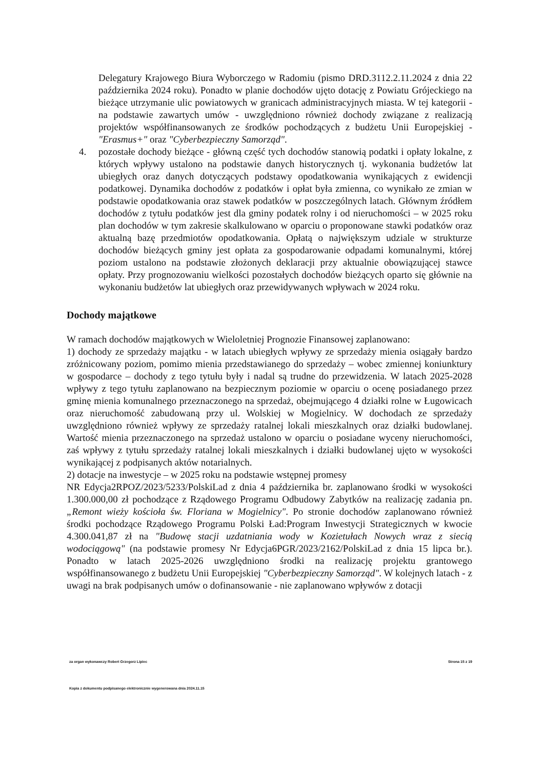Delegatury Krajowego Biura Wyborczego w Radomiu (pismo DRD.3112.2.11.2024 z dnia 22 października 2024 roku). Ponadto w planie dochodów ujęto dotację z Powiatu Grójeckiego na bieżące utrzymanie ulic powiatowych w granicach administracyjnych miasta. W tej kategorii - na podstawie zawartych umów - uwzględniono również dochody związane z realizacją projektów współfinansowanych ze środków pochodzących z budżetu Unii Europejskiej - "Erasmus+" oraz "Cyberbezpieczny Samorząd".
4. pozostałe dochody bieżące - główną część tych dochodów stanowią podatki i opłaty lokalne, z których wpływy ustalono na podstawie danych historycznych tj. wykonania budżetów lat ubiegłych oraz danych dotyczących podstawy opodatkowania wynikających z ewidencji podatkowej. Dynamika dochodów z podatków i opłat była zmienna, co wynikało ze zmian w podstawie opodatkowania oraz stawek podatków w poszczególnych latach. Głównym źródłem dochodów z tytułu podatków jest dla gminy podatek rolny i od nieruchomości – w 2025 roku plan dochodów w tym zakresie skalkulowano w oparciu o proponowane stawki podatków oraz aktualną bazę przedmiotów opodatkowania. Opłatą o największym udziale w strukturze dochodów bieżących gminy jest opłata za gospodarowanie odpadami komunalnymi, której poziom ustalono na podstawie złożonych deklaracji przy aktualnie obowiązującej stawce opłaty. Przy prognozowaniu wielkości pozostałych dochodów bieżących oparto się głównie na wykonaniu budżetów lat ubiegłych oraz przewidywanych wpływach w 2024 roku.
Dochody majątkowe
W ramach dochodów majątkowych w Wieloletniej Prognozie Finansowej zaplanowano:
1) dochody ze sprzedaży majątku - w latach ubiegłych wpływy ze sprzedaży mienia osiągały bardzo zróżnicowany poziom, pomimo mienia przedstawianego do sprzedaży – wobec zmiennej koniunktury w gospodarce – dochody z tego tytułu były i nadal są trudne do przewidzenia. W latach 2025-2028 wpływy z tego tytułu zaplanowano na bezpiecznym poziomie w oparciu o ocenę posiadanego przez gminę mienia komunalnego przeznaczonego na sprzedaż, obejmującego 4 działki rolne w Ługowicach oraz nieruchomość zabudowaną przy ul. Wolskiej w Mogielnicy. W dochodach ze sprzedaży uwzględniono również wpływy ze sprzedaży ratalnej lokali mieszkalnych oraz działki budowlanej. Wartość mienia przeznaczonego na sprzedaż ustalono w oparciu o posiadane wyceny nieruchomości, zaś wpływy z tytułu sprzedaży ratalnej lokali mieszkalnych i działki budowlanej ujęto w wysokości wynikającej z podpisanych aktów notarialnych.
2) dotacje na inwestycje – w 2025 roku na podstawie wstępnej promesy
NR Edycja2RPOZ/2023/5233/PolskiLad z dnia 4 października br. zaplanowano środki w wysokości 1.300.000,00 zł pochodzące z Rządowego Programu Odbudowy Zabytków na realizację zadania pn. „Remont wieży kościoła św. Floriana w Mogielnicy". Po stronie dochodów zaplanowano również środki pochodzące Rządowego Programu Polski Ład:Program Inwestycji Strategicznych w kwocie 4.300.041,87 zł na "Budowę stacji uzdatniania wody w Kozietułach Nowych wraz z siecią wodociągową" (na podstawie promesy Nr Edycja6PGR/2023/2162/PolskiLad z dnia 15 lipca br.). Ponadto w latach 2025-2026 uwzględniono środki na realizację projektu grantowego współfinansowanego z budżetu Unii Europejskiej "Cyberbezpieczny Samorząd". W kolejnych latach - z uwagi na brak podpisanych umów o dofinansowanie - nie zaplanowano wpływów z dotacji
za organ wykonawczy Robert Grzegorz Lipiec Strona 15 z 19
Kopia z dokumentu podpisanego elektronicznie wygenerowana dnia 2024.11.15